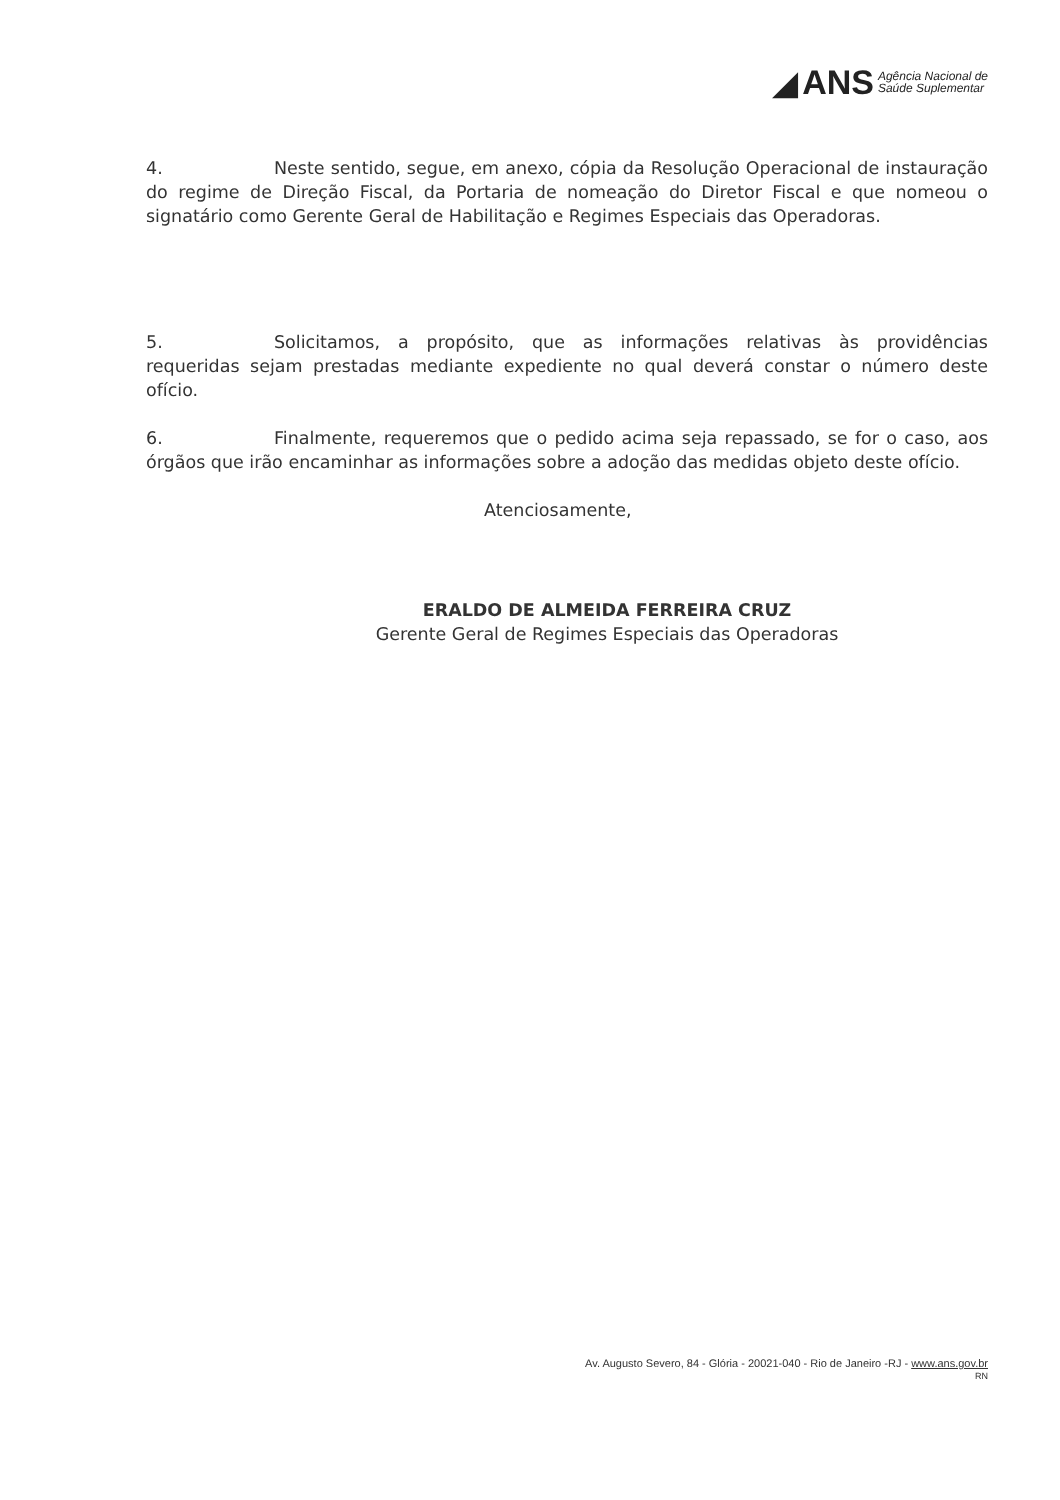◢ ANS Agência Nacional de
Saúde Suplementar
4. Neste sentido, segue, em anexo, cópia da Resolução Operacional de instauração do regime de Direção Fiscal, da Portaria de nomeação do Diretor Fiscal e que nomeou o signatário como Gerente Geral de Habilitação e Regimes Especiais das Operadoras.
5. Solicitamos, a propósito, que as informações relativas às providências requeridas sejam prestadas mediante expediente no qual deverá constar o número deste ofício.
6. Finalmente, requeremos que o pedido acima seja repassado, se for o caso, aos órgãos que irão encaminhar as informações sobre a adoção das medidas objeto deste ofício.
Atenciosamente,
ERALDO DE ALMEIDA FERREIRA CRUZ
Gerente Geral de Regimes Especiais das Operadoras
Av. Augusto Severo, 84 - Glória - 20021-040 - Rio de Janeiro -RJ - www.ans.gov.br
RN